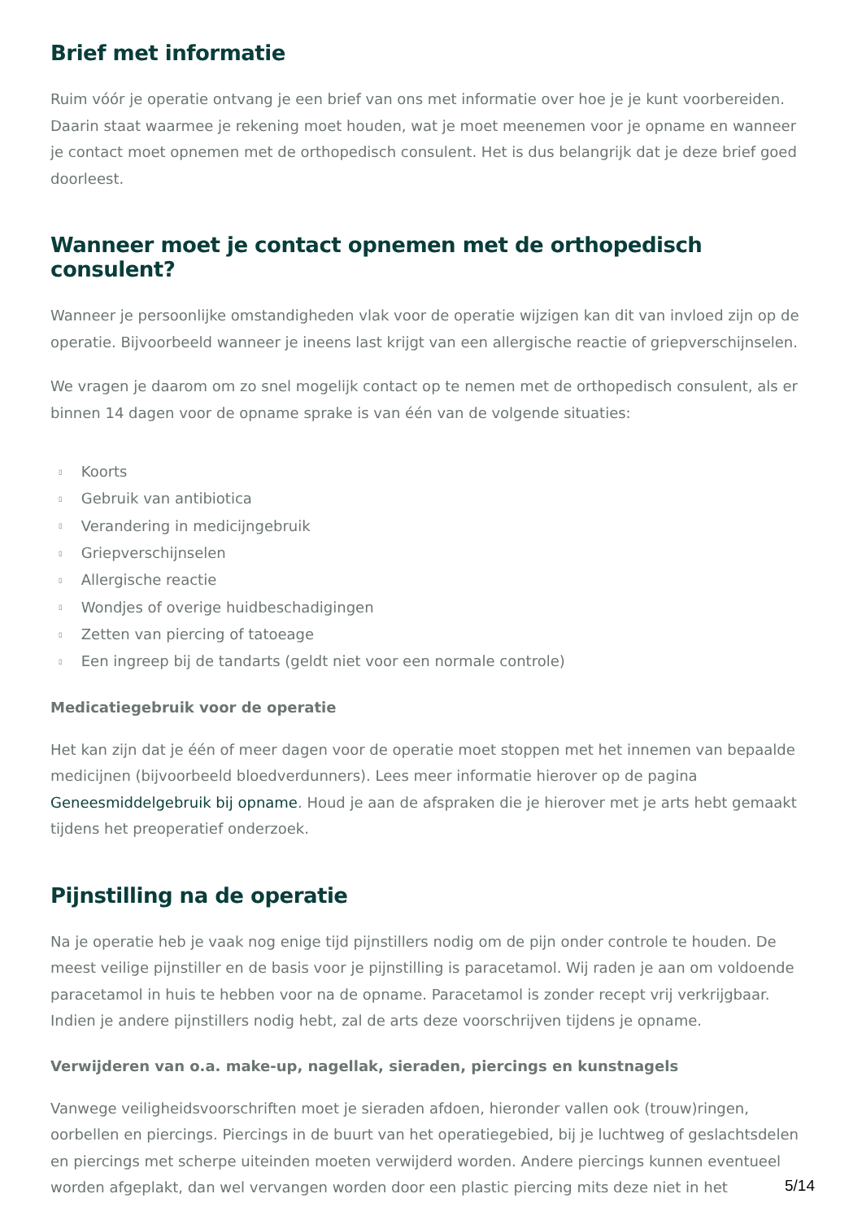Brief met informatie
Ruim vóór je operatie ontvang je een brief van ons met informatie over hoe je je kunt voorbereiden. Daarin staat waarmee je rekening moet houden, wat je moet meenemen voor je opname en wanneer je contact moet opnemen met de orthopedisch consulent. Het is dus belangrijk dat je deze brief goed doorleest.
Wanneer moet je contact opnemen met de orthopedisch consulent?
Wanneer je persoonlijke omstandigheden vlak voor de operatie wijzigen kan dit van invloed zijn op de operatie. Bijvoorbeeld wanneer je ineens last krijgt van een allergische reactie of griepverschijnselen.
We vragen je daarom om zo snel mogelijk contact op te nemen met de orthopedisch consulent, als er binnen 14 dagen voor de opname sprake is van één van de volgende situaties:
▯ Koorts
▯ Gebruik van antibiotica
▯ Verandering in medicijngebruik
▯ Griepverschijnselen
▯ Allergische reactie
▯ Wondjes of overige huidbeschadigingen
▯ Zetten van piercing of tatoeage
▯ Een ingreep bij de tandarts (geldt niet voor een normale controle)
Medicatiegebruik voor de operatie
Het kan zijn dat je één of meer dagen voor de operatie moet stoppen met het innemen van bepaalde medicijnen (bijvoorbeeld bloedverdunners). Lees meer informatie hierover op de pagina Geneesmiddelgebruik bij opname. Houd je aan de afspraken die je hierover met je arts hebt gemaakt tijdens het preoperatief onderzoek.
Pijnstilling na de operatie
Na je operatie heb je vaak nog enige tijd pijnstillers nodig om de pijn onder controle te houden. De meest veilige pijnstiller en de basis voor je pijnstilling is paracetamol. Wij raden je aan om voldoende paracetamol in huis te hebben voor na de opname. Paracetamol is zonder recept vrij verkrijgbaar. Indien je andere pijnstillers nodig hebt, zal de arts deze voorschrijven tijdens je opname.
Verwijderen van o.a. make-up, nagellak, sieraden, piercings en kunstnagels
Vanwege veiligheidsvoorschriften moet je sieraden afdoen, hieronder vallen ook (trouw)ringen, oorbellen en piercings. Piercings in de buurt van het operatiegebied, bij je luchtweg of geslachtsdelen en piercings met scherpe uiteinden moeten verwijderd worden. Andere piercings kunnen eventueel worden afgeplakt, dan wel vervangen worden door een plastic piercing mits deze niet in het
5/14